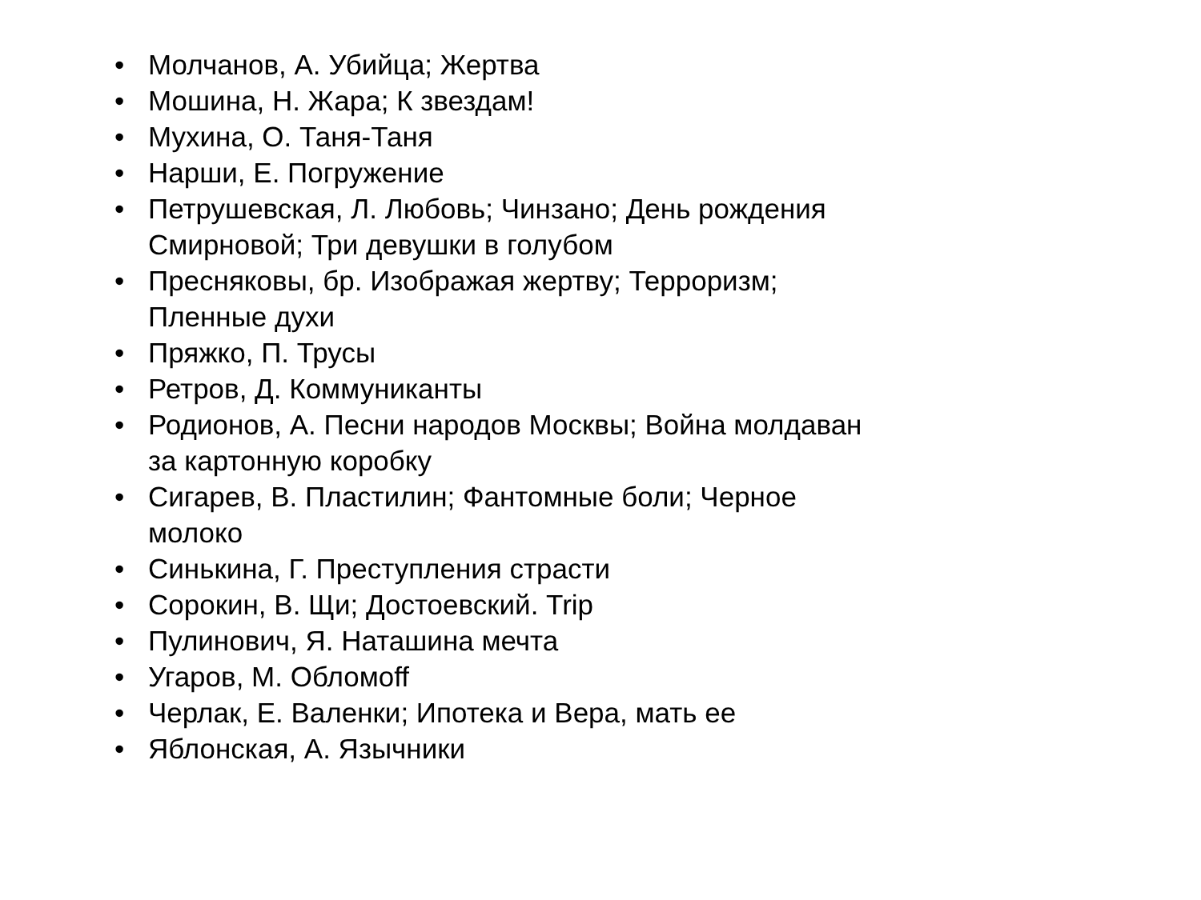• Молчанов, А. Убийца; Жертва
• Мошина, Н. Жара; К звездам!
• Мухина, О. Таня-Таня
• Нарши, Е. Погружение
• Петрушевская, Л. Любовь; Чинзано; День рождения Смирновой; Три девушки в голубом
• Пресняковы, бр. Изображая жертву; Терроризм; Пленные духи
• Пряжко, П. Трусы
• Ретров, Д. Коммуниканты
• Родионов, А. Песни народов Москвы; Война молдаван за картонную коробку
• Сигарев, В. Пластилин; Фантомные боли; Черное молоко
• Синькина, Г. Преступления страсти
• Сорокин, В. Щи; Достоевский. Trip
• Пулинович, Я. Наташина мечта
• Угаров, М. Обломoff
• Черлак, Е. Валенки; Ипотека и Вера, мать ее
• Яблонская, А. Язычники